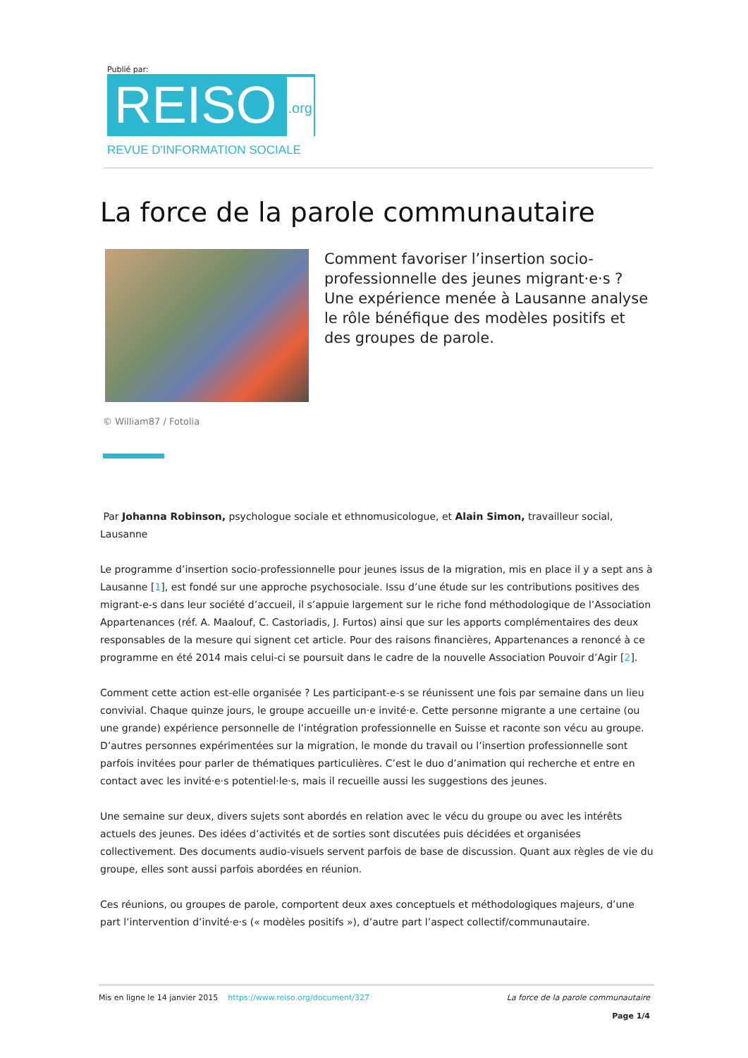Publié par:
REISO.org
REVUE D'INFORMATION SOCIALE
La force de la parole communautaire
Comment favoriser l’insertion socio-professionnelle des jeunes migrant·e·s ? Une expérience menée à Lausanne analyse le rôle bénéfique des modèles positifs et des groupes de parole.
© William87 / Fotolia
Par Johanna Robinson, psychologue sociale et ethnomusicologue, et Alain Simon, travailleur social, Lausanne
Le programme d’insertion socio-professionnelle pour jeunes issus de la migration, mis en place il y a sept ans à Lausanne [1], est fondé sur une approche psychosociale. Issu d’une étude sur les contributions positives des migrant-e-s dans leur société d’accueil, il s’appuie largement sur le riche fond méthodologique de l’Association Appartenances (réf. A. Maalouf, C. Castoriadis, J. Furtos) ainsi que sur les apports complémentaires des deux responsables de la mesure qui signent cet article. Pour des raisons financières, Appartenances a renoncé à ce programme en été 2014 mais celui-ci se poursuit dans le cadre de la nouvelle Association Pouvoir d’Agir [2].
Comment cette action est-elle organisée ? Les participant-e-s se réunissent une fois par semaine dans un lieu convivial. Chaque quinze jours, le groupe accueille un·e invité·e. Cette personne migrante a une certaine (ou une grande) expérience personnelle de l’intégration professionnelle en Suisse et raconte son vécu au groupe. D’autres personnes expérimentées sur la migration, le monde du travail ou l’insertion professionnelle sont parfois invitées pour parler de thématiques particulières. C’est le duo d’animation qui recherche et entre en contact avec les invité·e·s potentiel·le·s, mais il recueille aussi les suggestions des jeunes.
Une semaine sur deux, divers sujets sont abordés en relation avec le vécu du groupe ou avec les intérêts actuels des jeunes. Des idées d’activités et de sorties sont discutées puis décidées et organisées collectivement. Des documents audio-visuels servent parfois de base de discussion. Quant aux règles de vie du groupe, elles sont aussi parfois abordées en réunion.
Ces réunions, ou groupes de parole, comportent deux axes conceptuels et méthodologiques majeurs, d’une part l’intervention d’invité·e·s (« modèles positifs »), d’autre part l’aspect collectif/communautaire.
Mis en ligne le 14 janvier 2015 https://www.reiso.org/document/327
La force de la parole communautaire
Page 1/4